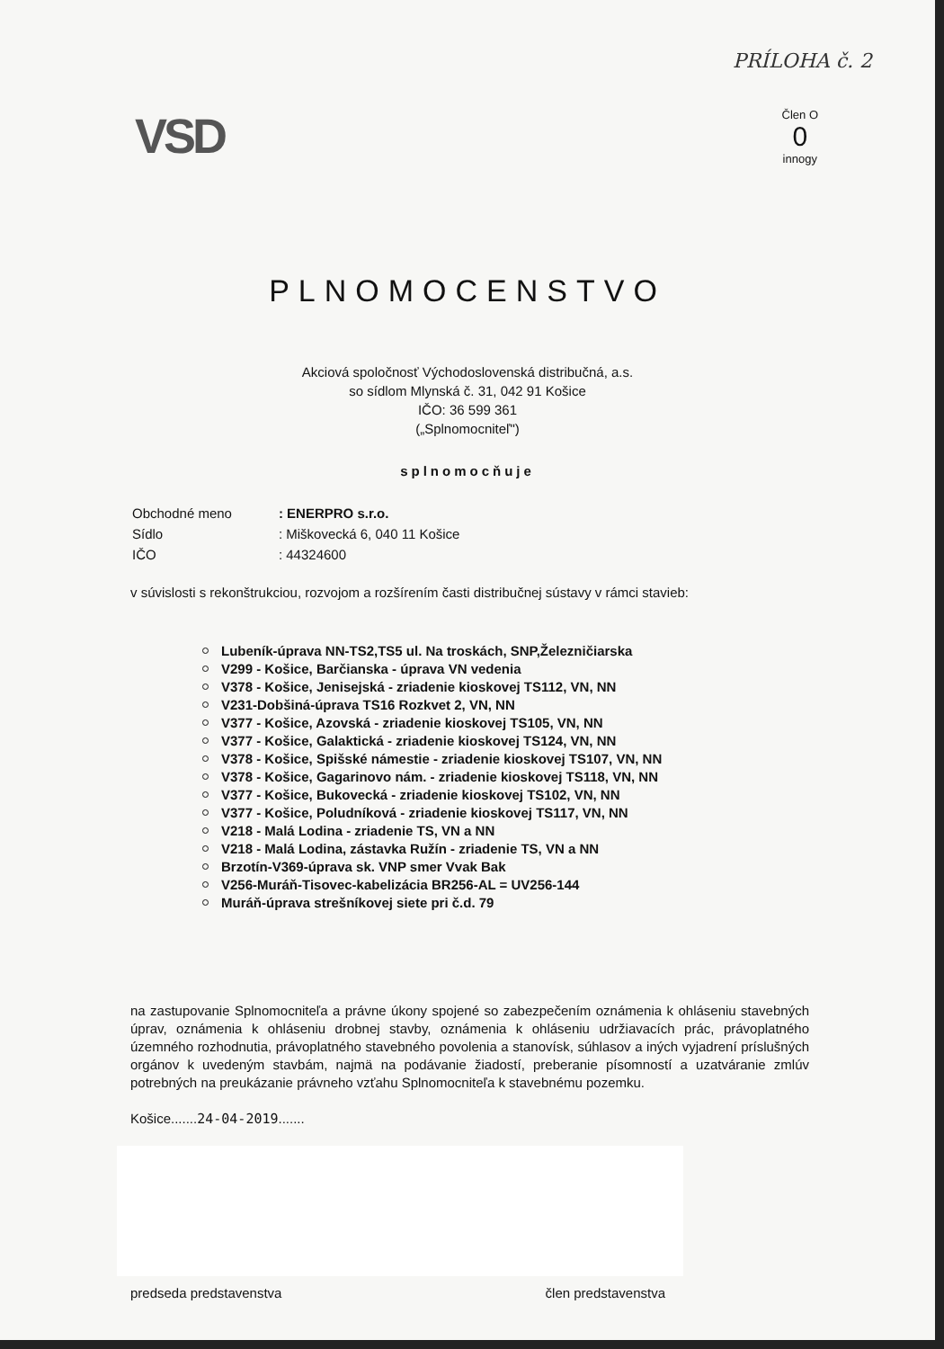PRÍLOHA č. 2
VSD
Člen O
0
innogy
PLNOMOCENSTVO
Akciová spoločnosť Východoslovenská distribučná, a.s.
so sídlom Mlynská č. 31, 042 91 Košice
IČO: 36 599 361
(„Splnomocniteľ")
splnomocňuje
| Obchodné meno | : ENERPRO s.r.o. |
| Sídlo | : Miškovecká 6, 040 11 Košice |
| IČO | : 44324600 |
v súvislosti s rekonštrukciou, rozvojom a rozšírením časti distribučnej sústavy v rámci stavieb:
Lubeník-úprava NN-TS2,TS5 ul. Na troskách, SNP,Železničiarska
V299 - Košice, Barčianska - úprava VN vedenia
V378 - Košice, Jenisejská - zriadenie kioskovej TS112, VN, NN
V231-Dobšiná-úprava TS16 Rozkvet 2, VN, NN
V377 - Košice, Azovská - zriadenie kioskovej TS105, VN, NN
V377 - Košice, Galaktická - zriadenie kioskovej TS124, VN, NN
V378 - Košice, Spišské námestie - zriadenie kioskovej TS107, VN, NN
V378 - Košice, Gagarinovo nám. - zriadenie kioskovej TS118, VN, NN
V377 - Košice, Bukovecká - zriadenie kioskovej TS102, VN, NN
V377 - Košice, Poludníková - zriadenie kioskovej TS117, VN, NN
V218 - Malá Lodina - zriadenie TS, VN a NN
V218 - Malá Lodina, zástavka Ružín - zriadenie TS, VN a NN
Brzotín-V369-úprava sk. VNP smer Vvak Bak
V256-Muráň-Tisovec-kabelizácia BR256-AL = UV256-144
Muráň-úprava strešníkovej siete pri č.d. 79
na zastupovanie Splnomocniteľa a právne úkony spojené so zabezpečením oznámenia k ohláseniu stavebných úprav, oznámenia k ohláseniu drobnej stavby, oznámenia k ohláseniu udržiavacích prác, právoplatného územného rozhodnutia, právoplatného stavebného povolenia a stanovísk, súhlasov a iných vyjadrení príslušných orgánov k uvedeným stavbám, najmä na podávanie žiadostí, preberanie písomností a uzatváranie zmlúv potrebných na preukázanie právneho vzťahu Splnomocniteľa k stavebnému pozemku.
Košice.......24-04-2019.......
predseda predstavenstva člen predstavenstva